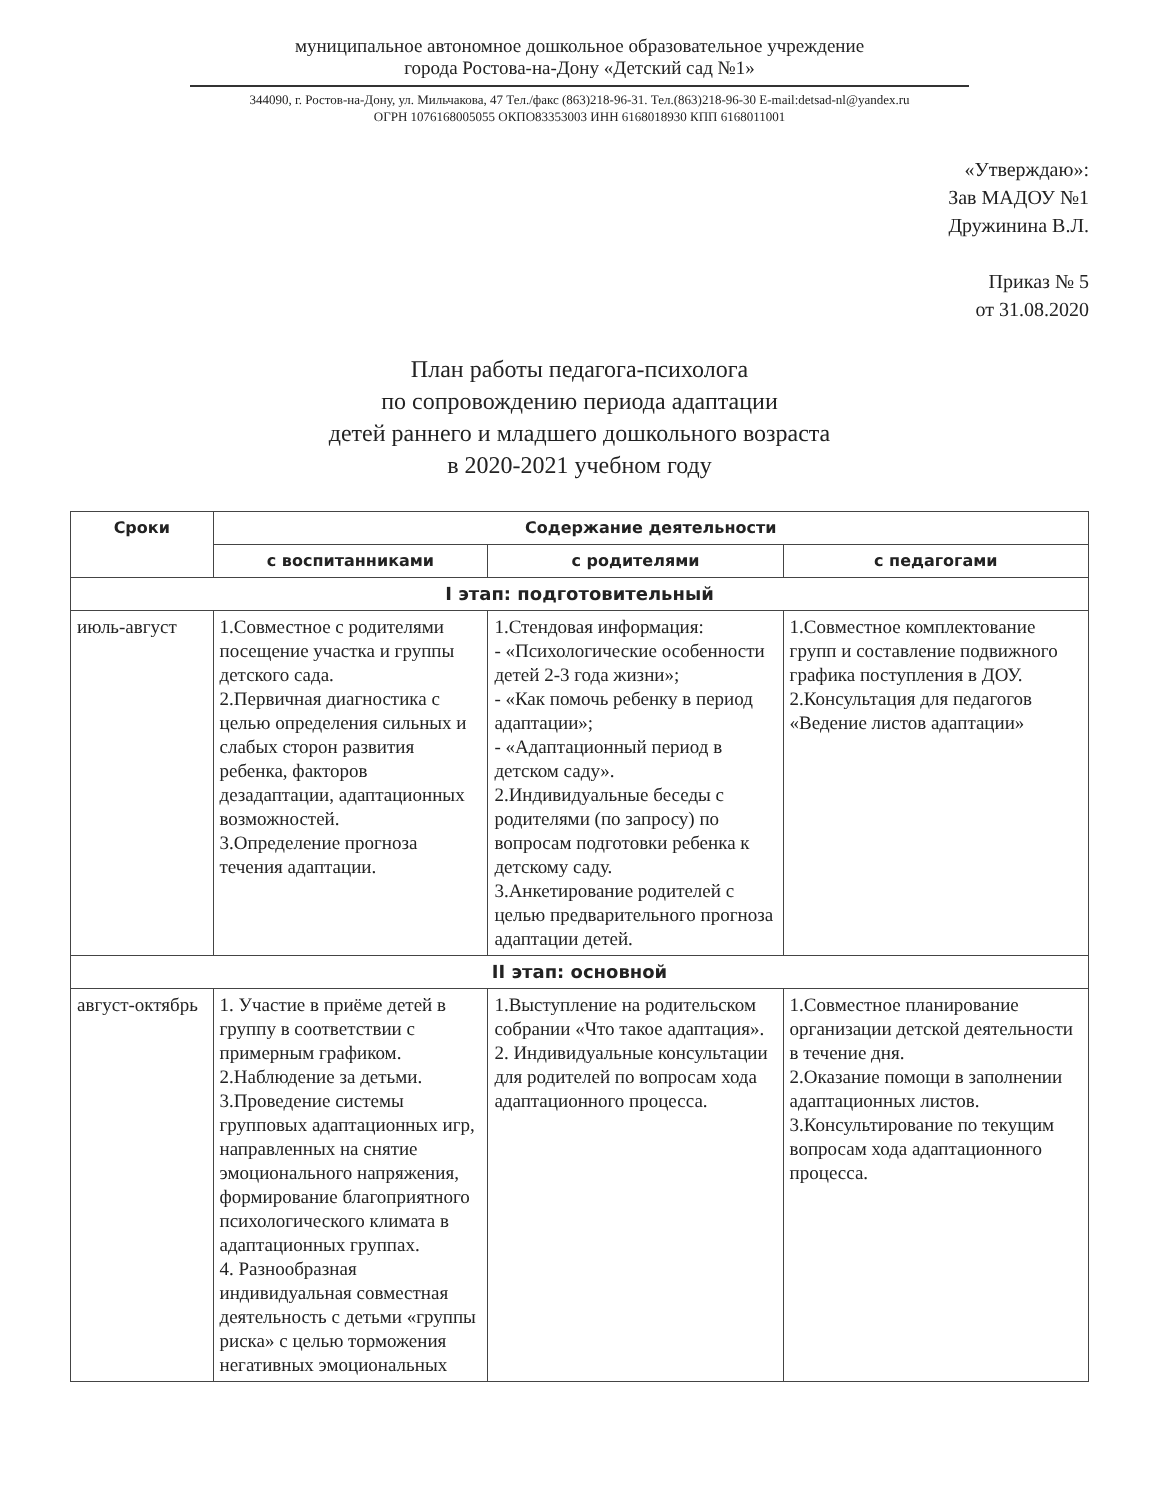муниципальное автономное дошкольное образовательное учреждение
города Ростова-на-Дону «Детский сад №1»
344090, г. Ростов-на-Дону, ул. Мильчакова, 47 Тел./факс (863)218-96-31. Тел.(863)218-96-30 E-mail:detsad-nl@yandex.ru
ОГРН 1076168005055 ОКПО83353003 ИНН 6168018930 КПП 6168011001
«Утверждаю»:
Зав МАДОУ №1
Дружинина В.Л.
Приказ № 5
от 31.08.2020
План работы педагога-психолога
по сопровождению периода адаптации
детей раннего и младшего дошкольного возраста
в 2020-2021 учебном году
| Сроки | Содержание деятельности | | |
| --- | --- | --- | --- |
| | с воспитанниками | с родителями | с педагогами |
| I этап: подготовительный | | | |
| июль-август | 1.Совместное с родителями посещение участка и группы детского сада. 2.Первичная диагностика с целью определения сильных и слабых сторон развития ребенка, факторов дезадаптации, адаптационных возможностей. 3.Определение прогноза течения адаптации. | 1.Стендовая информация: - «Психологические особенности детей 2-3 года жизни»; - «Как помочь ребенку в период адаптации»; - «Адаптационный период в детском саду». 2.Индивидуальные беседы с родителями (по запросу) по вопросам подготовки ребенка к детскому саду. 3.Анкетирование родителей с целью предварительного прогноза адаптации детей. | 1.Совместное комплектование групп и составление подвижного графика поступления в ДОУ. 2.Консультация для педагогов «Ведение листов адаптации» |
| II этап: основной | | | |
| август-октябрь | 1. Участие в приёме детей в группу в соответствии с примерным графиком. 2.Наблюдение за детьми. 3.Проведение системы групповых адаптационных игр, направленных на снятие эмоционального напряжения, формирование благоприятного психологического климата в адаптационных группах. 4. Разнообразная индивидуальная совместная деятельность с детьми «группы риска» с целью торможения негативных эмоциональных | 1.Выступление на родительском собрании «Что такое адаптация». 2. Индивидуальные консультации для родителей по вопросам хода адаптационного процесса. | 1.Совместное планирование организации детской деятельности в течение дня. 2.Оказание помощи в заполнении адаптационных листов. 3.Консультирование по текущим вопросам хода адаптационного процесса. |